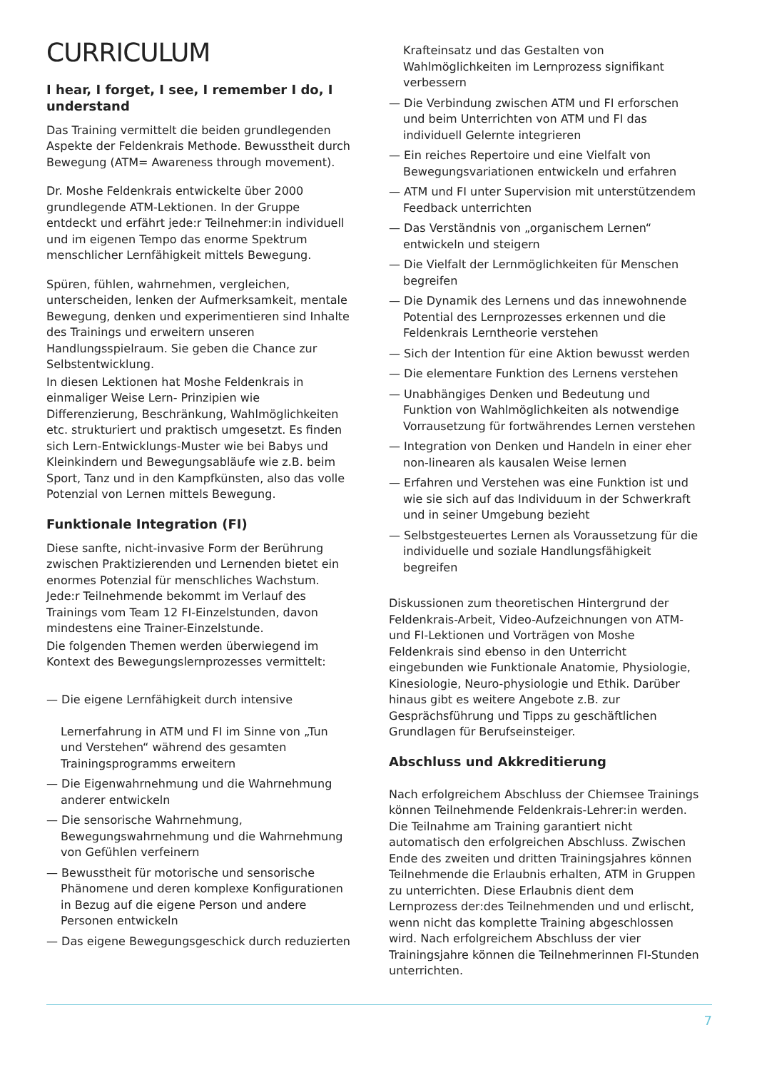CURRICULUM
I hear, I forget, I see, I remember I do, I understand
Das Training vermittelt die beiden grundlegenden Aspekte der Feldenkrais Methode. Bewusstheit durch Bewegung (ATM= Awareness through movement).
Dr. Moshe Feldenkrais entwickelte über 2000 grundlegende ATM-Lektionen. In der Gruppe entdeckt und erfährt jede:r Teilnehmer:in individuell und im eigenen Tempo das enorme Spektrum menschlicher Lernfähigkeit mittels Bewegung.
Spüren, fühlen, wahrnehmen, vergleichen, unterscheiden, lenken der Aufmerksamkeit, mentale Bewegung, denken und experimentieren sind Inhalte des Trainings und erweitern unseren Handlungsspielraum. Sie geben die Chance zur Selbstentwicklung.
In diesen Lektionen hat Moshe Feldenkrais in einmaliger Weise Lern- Prinzipien wie Differenzierung, Beschränkung, Wahlmöglichkeiten etc. strukturiert und praktisch umgesetzt. Es finden sich Lern-Entwicklungs-Muster wie bei Babys und Kleinkindern und Bewegungsabläufe wie z.B. beim Sport, Tanz und in den Kampfkünsten, also das volle Potenzial von Lernen mittels Bewegung.
Funktionale Integration (FI)
Diese sanfte, nicht-invasive Form der Berührung zwischen Praktizierenden und Lernenden bietet ein enormes Potenzial für menschliches Wachstum. Jede:r Teilnehmende bekommt im Verlauf des Trainings vom Team 12 FI-Einzelstunden, davon mindestens eine Trainer-Einzelstunde.
Die folgenden Themen werden überwiegend im Kontext des Bewegungslernprozesses vermittelt:
— Die eigene Lernfähigkeit durch intensive
Lernerfahrung in ATM und FI im Sinne von „Tun und Verstehen“ während des gesamten Trainingsprogramms erweitern
— Die Eigenwahrnehmung und die Wahrnehmung anderer entwickeln
— Die sensorische Wahrnehmung, Bewegungswahrnehmung und die Wahrnehmung von Gefühlen verfeinern
— Bewusstheit für motorische und sensorische Phänomene und deren komplexe Konfigurationen in Bezug auf die eigene Person und andere Personen entwickeln
— Das eigene Bewegungsgeschick durch reduzierten
Krafteinsatz und das Gestalten von Wahlmöglichkeiten im Lernprozess signifikant verbessern
— Die Verbindung zwischen ATM und FI erforschen und beim Unterrichten von ATM und FI das individuell Gelernte integrieren
— Ein reiches Repertoire und eine Vielfalt von Bewegungsvariationen entwickeln und erfahren
— ATM und FI unter Supervision mit unterstützendem Feedback unterrichten
— Das Verständnis von „organischem Lernen“ entwickeln und steigern
— Die Vielfalt der Lernmöglichkeiten für Menschen begreifen
— Die Dynamik des Lernens und das innewohnende Potential des Lernprozesses erkennen und die Feldenkrais Lerntheorie verstehen
— Sich der Intention für eine Aktion bewusst werden
— Die elementare Funktion des Lernens verstehen
— Unabhängiges Denken und Bedeutung und Funktion von Wahlmöglichkeiten als notwendige Vorrausetzung für fortwährendes Lernen verstehen
— Integration von Denken und Handeln in einer eher non-linearen als kausalen Weise lernen
— Erfahren und Verstehen was eine Funktion ist und wie sie sich auf das Individuum in der Schwerkraft und in seiner Umgebung bezieht
— Selbstgesteuertes Lernen als Voraussetzung für die individuelle und soziale Handlungsfähigkeit begreifen
Diskussionen zum theoretischen Hintergrund der Feldenkrais-Arbeit, Video-Aufzeichnungen von ATM- und FI-Lektionen und Vorträgen von Moshe Feldenkrais sind ebenso in den Unterricht eingebunden wie Funktionale Anatomie, Physiologie, Kinesiologie, Neuro-physiologie und Ethik. Darüber hinaus gibt es weitere Angebote z.B. zur Gesprächsführung und Tipps zu geschäftlichen Grundlagen für Berufseinsteiger.
Abschluss und Akkreditierung
Nach erfolgreichem Abschluss der Chiemsee Trainings können Teilnehmende Feldenkrais-Lehrer:in werden. Die Teilnahme am Training garantiert nicht automatisch den erfolgreichen Abschluss. Zwischen Ende des zweiten und dritten Trainingsjahres können Teilnehmende die Erlaubnis erhalten, ATM in Gruppen zu unterrichten. Diese Erlaubnis dient dem Lernprozess der:des Teilnehmenden und und erlischt, wenn nicht das komplette Training abgeschlossen wird. Nach erfolgreichem Abschluss der vier Trainingsjahre können die Teilnehmerinnen FI-Stunden unterrichten.
7